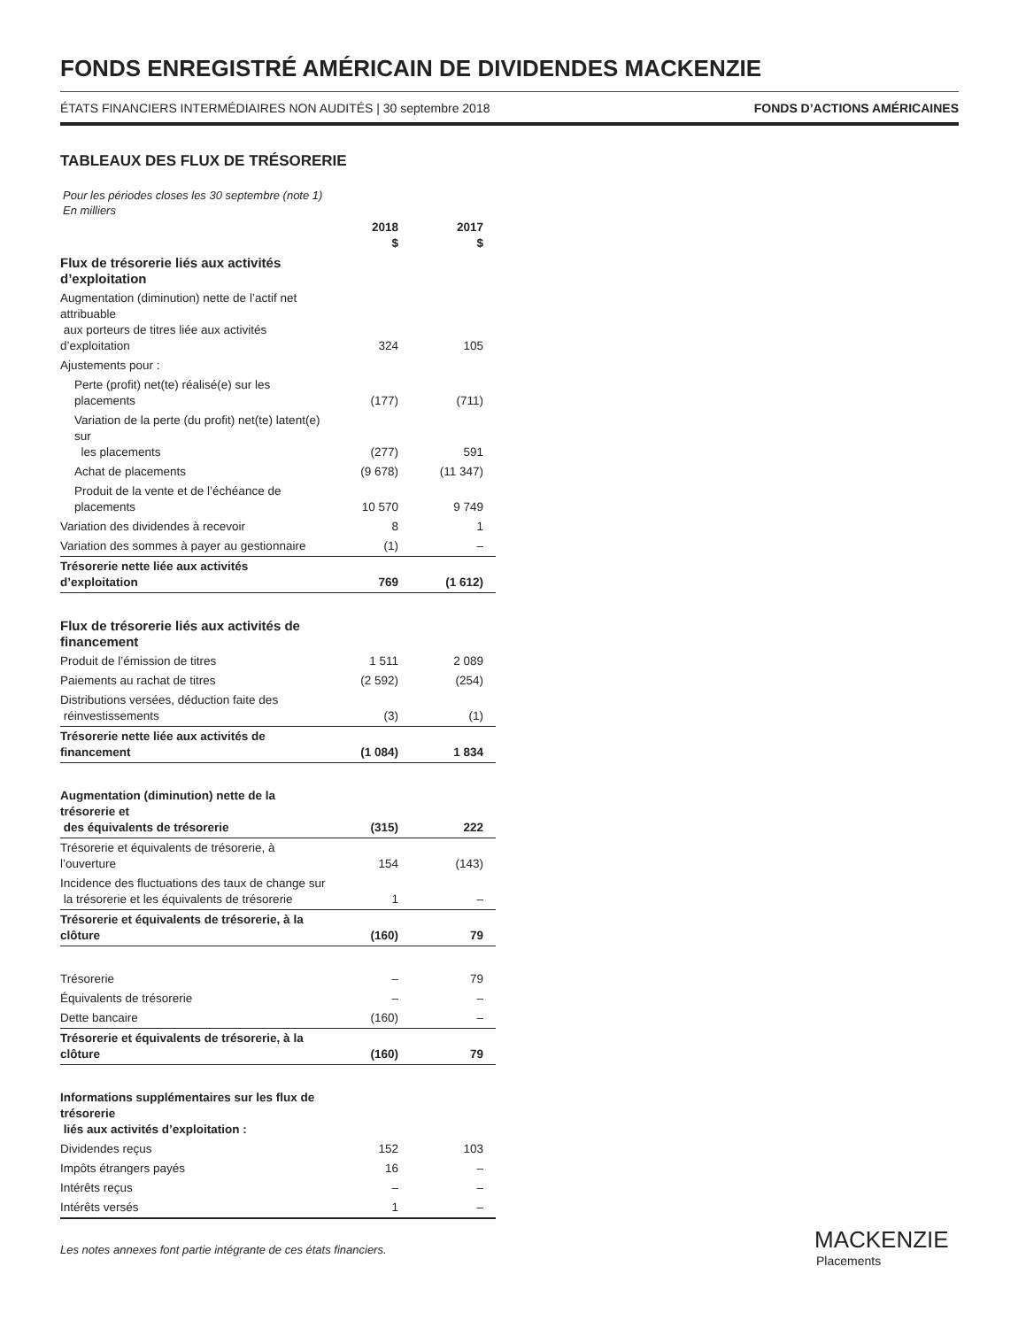FONDS ENREGISTRÉ AMÉRICAIN DE DIVIDENDES MACKENZIE
ÉTATS FINANCIERS INTERMÉDIAIRES NON AUDITÉS | 30 septembre 2018 FONDS D’ACTIONS AMÉRICAINES
TABLEAUX DES FLUX DE TRÉSORERIE
Pour les périodes closes les 30 septembre (note 1)
En milliers
| | 2018 $ | 2017 $ |
| Flux de trésorerie liés aux activités d’exploitation | | |
| Augmentation (diminution) nette de l’actif net attribuable aux porteurs de titres liée aux activités d’exploitation | 324 | 105 |
| Ajustements pour : | | |
| Perte (profit) net(te) réalisé(e) sur les placements | (177) | (711) |
| Variation de la perte (du profit) net(te) latent(e) sur les placements | (277) | 591 |
| Achat de placements | (9 678) | (11 347) |
| Produit de la vente et de l’échéance de placements | 10 570 | 9 749 |
| Variation des dividendes à recevoir | 8 | 1 |
| Variation des sommes à payer au gestionnaire | (1) | – |
| Trésorerie nette liée aux activités d’exploitation | 769 | (1 612) |
| Flux de trésorerie liés aux activités de financement | | |
| Produit de l’émission de titres | 1 511 | 2 089 |
| Paiements au rachat de titres | (2 592) | (254) |
| Distributions versées, déduction faite des réinvestissements | (3) | (1) |
| Trésorerie nette liée aux activités de financement | (1 084) | 1 834 |
| Augmentation (diminution) nette de la trésorerie et des équivalents de trésorerie | (315) | 222 |
| Trésorerie et équivalents de trésorerie, à l’ouverture | 154 | (143) |
| Incidence des fluctuations des taux de change sur la trésorerie et les équivalents de trésorerie | 1 | – |
| Trésorerie et équivalents de trésorerie, à la clôture | (160) | 79 |
| Trésorerie | – | 79 |
| Équivalents de trésorerie | – | – |
| Dette bancaire | (160) | – |
| Trésorerie et équivalents de trésorerie, à la clôture | (160) | 79 |
| Informations supplémentaires sur les flux de trésorerie liés aux activités d’exploitation : | | |
| Dividendes reçus | 152 | 103 |
| Impôts étrangers payés | 16 | – |
| Intérêts reçus | – | – |
| Intérêts versés | 1 | – |
Les notes annexes font partie intégrante de ces états financiers.
MACKENZIE
Placements